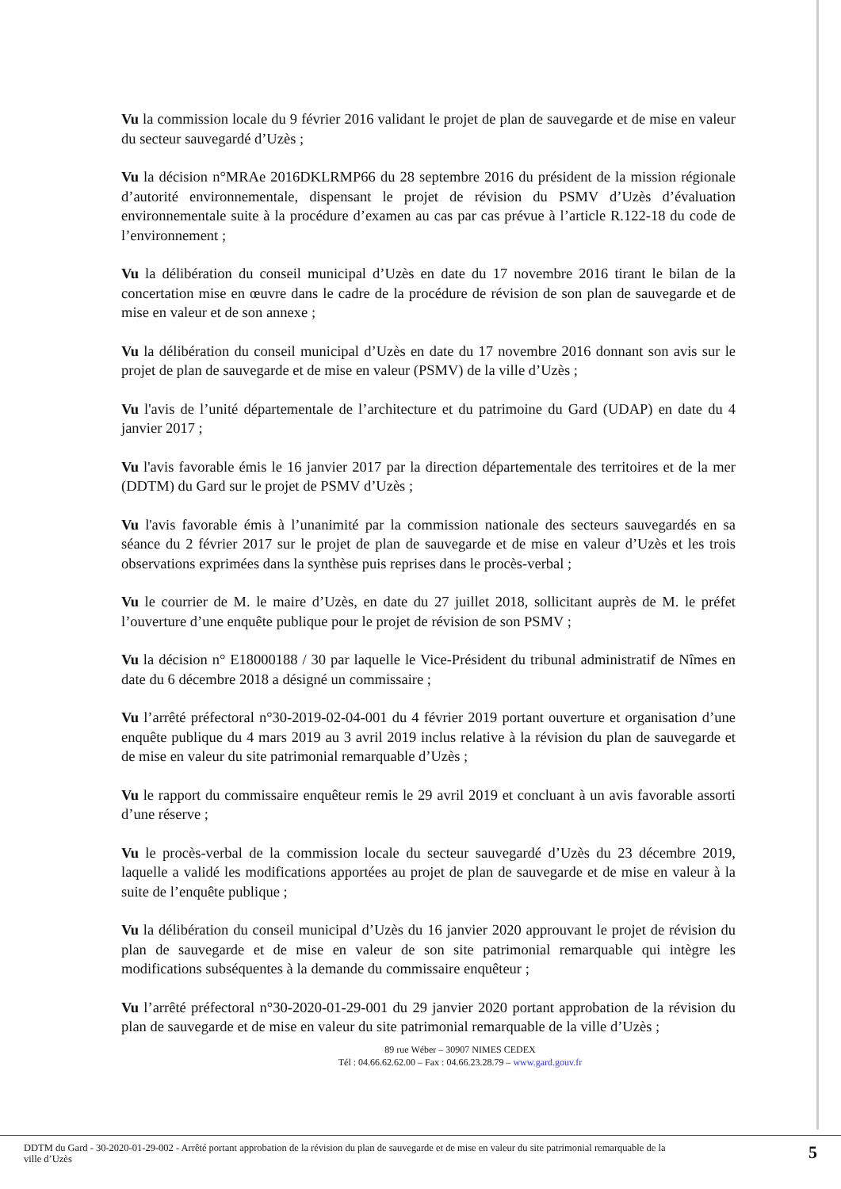Vu la commission locale du 9 février 2016 validant le projet de plan de sauvegarde et de mise en valeur du secteur sauvegardé d’Uzès ;
Vu la décision n°MRAe 2016DKLRMP66 du 28 septembre 2016 du président de la mission régionale d’autorité environnementale, dispensant le projet de révision du PSMV d’Uzès d’évaluation environnementale suite à la procédure d’examen au cas par cas prévue à l’article R.122-18 du code de l’environnement ;
Vu la délibération du conseil municipal d’Uzès en date du 17 novembre 2016 tirant le bilan de la concertation mise en œuvre dans le cadre de la procédure de révision de son plan de sauvegarde et de mise en valeur et de son annexe ;
Vu la délibération du conseil municipal d’Uzès en date du 17 novembre 2016 donnant son avis sur le projet de plan de sauvegarde et de mise en valeur (PSMV) de la ville d’Uzès ;
Vu l'avis de l’unité départementale de l’architecture et du patrimoine du Gard (UDAP) en date du 4 janvier 2017 ;
Vu l'avis favorable émis le 16 janvier 2017 par la direction départementale des territoires et de la mer (DDTM) du Gard sur le projet de PSMV d’Uzès ;
Vu l'avis favorable émis à l’unanimité par la commission nationale des secteurs sauvegardés en sa séance du 2 février 2017 sur le projet de plan de sauvegarde et de mise en valeur d’Uzès et les trois observations exprimées dans la synthèse puis reprises dans le procès-verbal ;
Vu le courrier de M. le maire d’Uzès, en date du 27 juillet 2018, sollicitant auprès de M. le préfet l’ouverture d’une enquête publique pour le projet de révision de son PSMV ;
Vu la décision n° E18000188 / 30 par laquelle le Vice-Président du tribunal administratif de Nîmes en date du 6 décembre 2018 a désigné un commissaire ;
Vu l’arrêté préfectoral n°30-2019-02-04-001 du 4 février 2019 portant ouverture et organisation d’une enquête publique du 4 mars 2019 au 3 avril 2019 inclus relative à la révision du plan de sauvegarde et de mise en valeur du site patrimonial remarquable d’Uzès ;
Vu le rapport du commissaire enquêteur remis le 29 avril 2019 et concluant à un avis favorable assorti d’une réserve ;
Vu le procès-verbal de la commission locale du secteur sauvegardé d’Uzès du 23 décembre 2019, laquelle a validé les modifications apportées au projet de plan de sauvegarde et de mise en valeur à la suite de l’enquête publique ;
Vu la délibération du conseil municipal d’Uzès du 16 janvier 2020 approuvant le projet de révision du plan de sauvegarde et de mise en valeur de son site patrimonial remarquable qui intègre les modifications subséquentes à la demande du commissaire enquêteur ;
Vu l’arrêté préfectoral n°30-2020-01-29-001 du 29 janvier 2020 portant approbation de la révision du plan de sauvegarde et de mise en valeur du site patrimonial remarquable de la ville d’Uzès ;
89 rue Wéber – 30907 NIMES CEDEX
Tél : 04.66.62.62.00 – Fax : 04.66.23.28.79 – www.gard.gouv.fr
DDTM du Gard - 30-2020-01-29-002 - Arrêté portant approbation de la révision du plan de sauvegarde et de mise en valeur du site patrimonial remarquable de la
ville d’Uzès
5